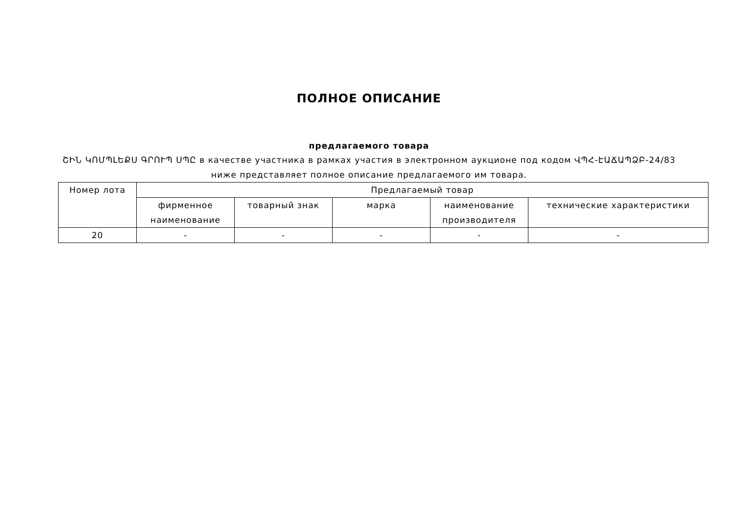ПОЛНОЕ ОПИСАНИЕ
предлагаемого товара
ՇԻՆ ԿՈՄՊԼԵՔՍ ԳՐՈՒՊ ՍՊԸ в качестве участника в рамках участия в электронном аукционе под кодом ՎՊՀ-ԷԱՃԱՊՁԲ-24/83 ниже представляет полное описание предлагаемого им товара.
| Номер лота | Предлагаемый товар | | | | |
| --- | --- | --- | --- | --- | --- |
| | фирменное наименование | товарный знак | марка | наименование производителя | технические характеристики |
| 20 | - | - | - | - | - |